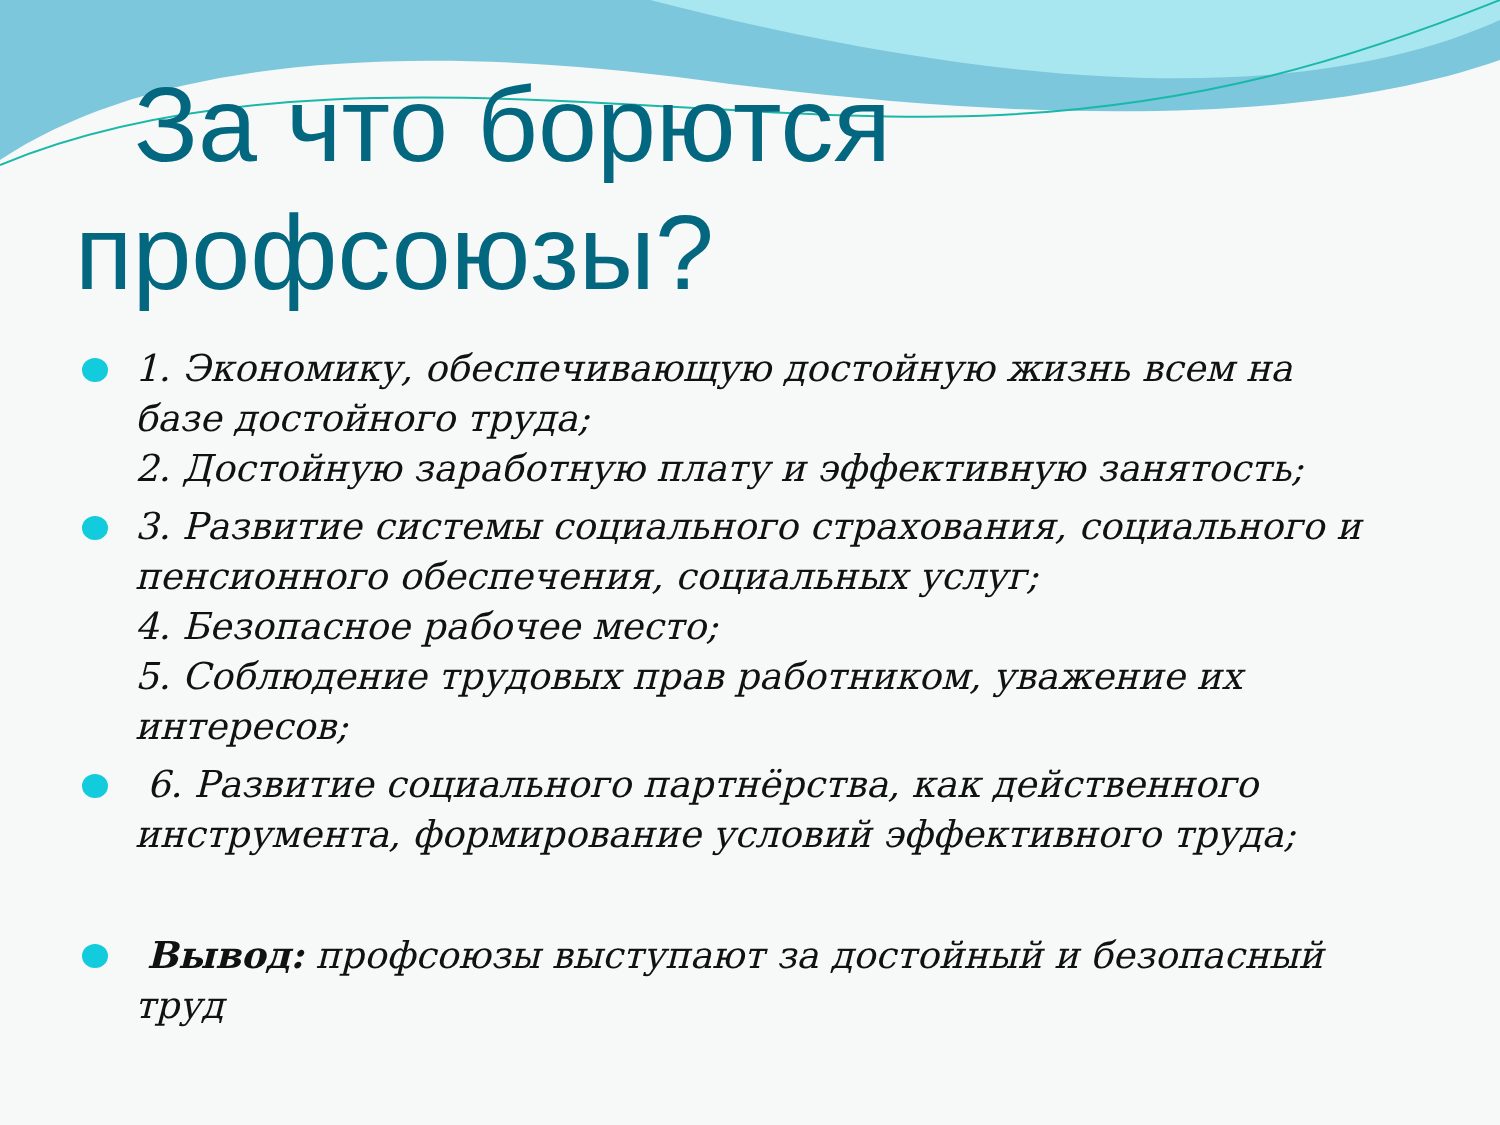За что борются
профсоюзы?
1. Экономику, обеспечивающую достойную жизнь всем на базе достойного труда;
2. Достойную заработную плату и эффективную занятость;
3. Развитие системы социального страхования, социального и пенсионного обеспечения, социальных услуг;
4. Безопасное рабочее место;
5. Соблюдение трудовых прав работником, уважение их интересов;
6. Развитие социального партнёрства, как действенного инструмента, формирование условий эффективного труда;
Вывод: профсоюзы выступают за достойный и безопасный труд